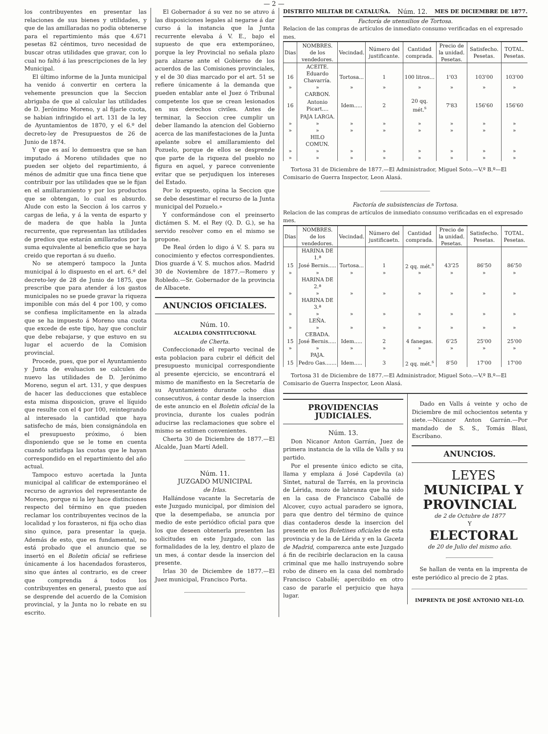— 2 —
los contribuyentes en presentar las relaciones de sus bienes y utilidades, y que de las amillaradas no podia obtenerse para el repartimiento más que 4.671 pesetas 82 céntimos, tuvo necesidad de buscar otras utilidades que gravar, con lo cual no faltó á las prescripciones de la ley Municipal.
El último informe de la Junta municipal ha venido á convertir en certera la vehemente presuncion que la Seccion abrigaba de que al calcular las utilidades de D. Jerónimo Moreno, y al fijarle cuota, se habian infringido el art. 131 de la ley de Ayuntamientos de 1870, y el 6.º del decreto-ley de Presupuestos de 26 de Junio de 1874.
Y que es así lo demuestra que se han imputado á Moreno utilidades que no pueden ser objeto del repartimiento, á ménos de admitir que una finca tiene que contribuir por las utilidades que se le fijan en el amillaramiento y por los productos que se obtengan, lo cual es absurdo. Alude con esto la Seccion á los carros y cargas de leña, y á la venta de esparto y de madera de que habla la Junta recurrente, que representan las utilidades de predios que estarán amillarados por la suma equivalente al beneficio que se haya creido que reportan á su dueño.
No se atemperó tampoco la Junta municipal á lo dispuesto en el art. 6.º del decreto-ley de 28 de Junio de 1875, que prescribe que para atender á los gastos municipales no se puede gravar la riqueza imponible con más del 4 por 100, y como se confiesa implícitamente en la alzada que se ha impuesto á Moreno una cuota que excede de este tipo, hay que concluir que debe rebajarse, y que estuvo en su lugar el acuerdo de la Comision provincial.
Procede, pues, que por el Ayuntamiento y Junta de evaluacion se calculen de nuevo las utilidades de D. Jerónimo Moreno, segun el art. 131, y que despues de hacer las deducciones que establece esta misma disposicion, grave el líquido que resulte con el 4 por 100, reintegrando al interesado la cantidad que haya satisfecho de más, bien consignándola en el presupuesto próximo, ó bien disponiendo que se le tome en cuenta cuando satisfaga las cuotas que le hayan correspondido en el repartimiento del año actual.
Tampoco estuvo acertada la Junta municipal al calificar de extemporáneo el recurso de agravios del representante de Moreno, porque ni la ley hace distinciones respecto del término en que pueden reclamar los contribuyentes vecinos de la localidad y los forasteros, ni fija ocho dias sino quince, para presentar la queja. Además de esto, que es fundamental, no está probado que el anuncio que se insertó en el Boletin oficial se refiriese únicamente á los hacendados forasteros, sino que ántes al contrario, es de creer que comprendia á todos los contribuyentes en general, puesto que así se desprende del acuerdo de la Comision provincial, y la Junta no lo rebate en su escrito.
El Gobernador á su vez no se atuvo á las disposiciones legales al negarse á dar curso á la instancia que la Junta recurrente elevaba á V. E., bajo el supuesto de que era extemporáneo, porque la ley Provincial no señala plazo para alzarse ante el Gobierno de los acuerdos de las Comisiones provinciales, y el de 30 dias marcado por el art. 51 se refiere únicamente á la demanda que pueden entablar ante el Juez ó Tribunal competente los que se crean lesionados en sus derechos civiles. Antes de terminar, la Seccion cree cumplir un deber llamando la atencion del Gobierno acerca de las manifestaciones de la Junta apelante sobre el amillaramiento del Pozuelo, porque de ellos se desprende que parte de la riqueza del pueblo no figura en aquel, y parece conveniente evitar que se perjudiquen los intereses del Estado.
Por lo expuesto, opina la Seccion que se debe desestimar el recurso de la Junta municipal del Pozuelo.»
Y conformándose con el preinserto dictámen S. M. el Rey (Q. D. G.), se ha servido resolver como en el mismo se propone.
De Real órden lo digo á V. S. para su conocimiento y efectos correspondientes. Dios guarde á V. S. muchos años. Madrid 30 de Noviembre de 1877.—Romero y Robledo.—Sr. Gobernador de la provincia de Albacete.
ANUNCIOS OFICIALES.
Núm. 10.
ALCALDIA CONSTITUCIONAL
de Cherta.
Confeccionado el reparto vecinal de esta poblacion para cubrir el déficit del presupuesto municipal correspondiente al presente ejercicio, se encontrará el mismo de manifiesto en la Secretaría de su Ayuntamiento durante ocho dias consecutivos, á contar desde la insercion de este anuncio en el Boletin oficial de la provincia, durante los cuales podrán aducirse las reclamaciones que sobre el mismo se estimen convenientes.
Cherta 30 de Diciembre de 1877.—El Alcalde, Juan Martí Adell.
Núm. 11.
JUZGADO MUNICIPAL
de Irlas.
Hallándose vacante la Secretaría de este Juzgado municipal, por dimision del que la desempeñaba, se anuncia por medio de este periódico oficial para que los que deseen obtenerla presenten las solicitudes en este Juzgado, con las formalidades de la ley, dentro el plazo de un mes, á contar desde la insercion del presente.
Irlas 30 de Diciembre de 1877.—El Juez municipal, Francisco Porta.
DISTRITO MILITAR DE CATALUÑA. Núm. 12. MES DE DICIEMBRE DE 1877.
Factoría de utensilios de Tortosa.
Relacion de las compras de artículos de inmediato consumo verificadas en el expresado mes.
| Dias | NOMBRES. de los vendedores. | Vecindad. | Número del justificante. | Cantidad comprada. | Precio de la unidad. Pesetas. | Satisfecho. Pesetas. | TOTAL. Pesetas. |
| --- | --- | --- | --- | --- | --- | --- | --- |
| | ACEITE. | | | | | | |
| 16 | Eduardo Chavarría. | Tortosa... | 1 | 100 litros... | 1'03 | 103'00 | 103'00 |
| » | » | » | » | » | » | » | » |
| | CARBON. | | | | | | |
| 16 | Antonio Picart.... | Idem..... | 2 | 20 qq. mét.<sup>s</sup> | 7'83 | 156'60 | 156'60 |
| | PAJA LARGA. | | | | | | |
| » | » | » | » | » | » | » | » |
| » | » | » | » | » | » | » | » |
| | HILO COMUN. | | | | | | |
| » | » | » | » | » | » | » | » |
| » | » | » | » | » | » | » | » |
Tortosa 31 de Diciembre de 1877.—El Administrador, Miguel Soto.—V.º B.º—El Comisario de Guerra Inspector, Leon Alasá.
Factoría de subsistencias de Tortosa.
Relacion de las compras de artículos de inmediato consumo verificadas en el expresado mes.
| Dias | NOMBRES. de los vendedores. | Vecindad. | Número del justificaetn. | Cantidad comprada. | Precio de la unidad. Pesetas. | Satisfecho. Pesetas. | TOTAL. Pesetas. |
| --- | --- | --- | --- | --- | --- | --- | --- |
| | HARINA DE 1.ª | | | | | | |
| 15 | José Bernis..... | Tortosa... | 1 | 2 qq. mét.<sup>s</sup> | 43'25 | 86'50 | 86'50 |
| » | » | » | » | » | » | » | » |
| | HARINA DE 2.ª | | | | | | |
| » | » | » | » | » | » | » | » |
| | HARINA DE 3.ª | | | | | | |
| » | » | » | » | » | » | » | » |
| | LEÑA. | | | | | | |
| » | » | » | » | » | » | » | » |
| | CEBADA. | | | | | | |
| 15 | José Bernis..... | Idem..... | 2 | 4 fanegas. | 6'25 | 25'00 | 25'00 |
| » | » | » | » | » | » | » | » |
| | PAJA. | | | | | | |
| 15 | Pedro Gas....... | Idem..... | 3 | 2 qq. mét.<sup>s</sup> | 8'50 | 17'00 | 17'00 |
Tortosa 31 de Diciembre de 1877.—El Administrador, Miguel Soto.—V.º B.º—El Comisario de Guerra Inspector, Leon Alasá.
PROVIDENCIAS JUDICIALES.
Núm. 13.
Don Nicanor Anton Garrán, Juez de primera instancia de la villa de Valls y su partido.
Por el presente único edicto se cita, llama y emplaza á José Capdevila (a) Sintet, natural de Tarrés, en la provincia de Lérida, mozo de labranza que ha sido en la casa de Francisco Caballé de Alcover, cuyo actual paradero se ignora, para que dentro del término de quince dias contaderos desde la insercion del presente en los Boletines oficiales de esta provincia y de la de Lérida y en la Gaceta de Madrid, comparezca ante este Juzgado á fin de recibirle declaracion en la causa criminal que me hallo instruyendo sobre robo de dinero en la casa del nombrado Francisco Caballé; apercibido en otro caso de pararle el perjuicio que haya lugar.
Dado en Valls á veinte y ocho de Diciembre de mil ochocientos setenta y siete.—Nicanor Anton Garrán.—Por mandado de S. S., Tomás Blasi, Escribano.
ANUNCIOS.
LEYES
MUNICIPAL Y PROVINCIAL
de 2 de Octubre de 1877
Y
ELECTORAL
de 20 de Julio del mismo año.
Se hallan de venta en la imprenta de este periódico al precio de 2 ptas.
IMPRENTA DE JOSÉ ANTONIO NEL-LO.